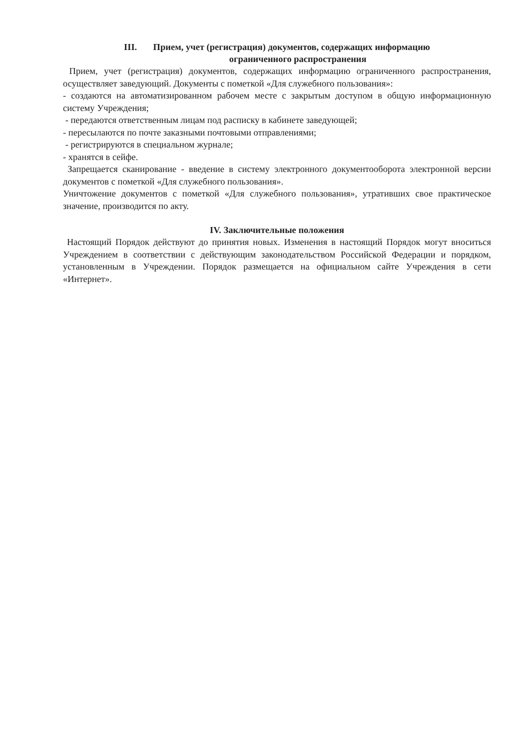III. Прием, учет (регистрация) документов, содержащих информацию
ограниченного распространения
Прием, учет (регистрация) документов, содержащих информацию ограниченного распространения, осуществляет заведующий. Документы с пометкой «Для служебного пользования»:
- создаются на автоматизированном рабочем месте с закрытым доступом в общую информационную систему Учреждения;
- передаются ответственным лицам под расписку в кабинете заведующей;
- пересылаются по почте заказными почтовыми отправлениями;
- регистрируются в специальном журнале;
- хранятся в сейфе.
Запрещается сканирование - введение в систему электронного документооборота электронной версии документов с пометкой «Для служебного пользования».
Уничтожение документов с пометкой «Для служебного пользования», утративших свое практическое значение, производится по акту.
IV. Заключительные положения
Настоящий Порядок действуют до принятия новых. Изменения в настоящий Порядок могут вноситься Учреждением в соответствии с действующим законодательством Российской Федерации и порядком, установленным в Учреждении. Порядок размещается на официальном сайте Учреждения в сети «Интернет».